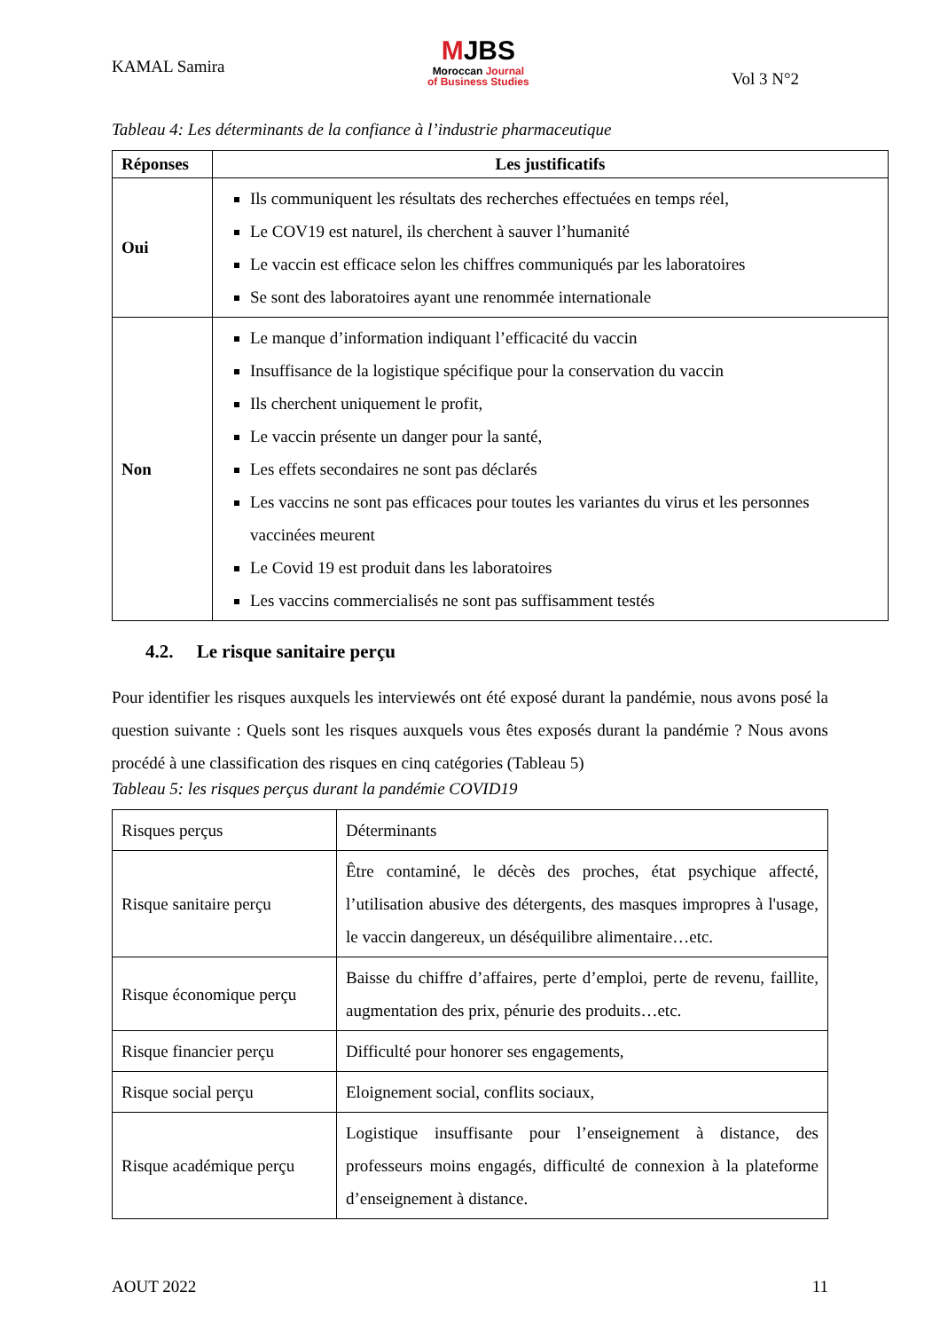KAMAL Samira
MJBS
Moroccan Journal
of Business Studies
Vol 3 N°2
Tableau 4: Les déterminants de la confiance à l’industrie pharmaceutique
| Réponses | Les justificatifs |
| --- | --- |
| Oui | Ils communiquent les résultats des recherches effectuées en temps réel, Le COV19 est naturel, ils cherchent à sauver l’humanité Le vaccin est efficace selon les chiffres communiqués par les laboratoires Se sont des laboratoires ayant une renommée internationale |
| Non | Le manque d’information indiquant l’efficacité du vaccin Insuffisance de la logistique spécifique pour la conservation du vaccin Ils cherchent uniquement le profit, Le vaccin présente un danger pour la santé, Les effets secondaires ne sont pas déclarés Les vaccins ne sont pas efficaces pour toutes les variantes du virus et les personnes vaccinées meurent Le Covid 19 est produit dans les laboratoires Les vaccins commercialisés ne sont pas suffisamment testés |
4.2. Le risque sanitaire perçu
Pour identifier les risques auxquels les interviewés ont été exposé durant la pandémie, nous avons posé la question suivante : Quels sont les risques auxquels vous êtes exposés durant la pandémie ? Nous avons procédé à une classification des risques en cinq catégories (Tableau 5)
Tableau 5: les risques perçus durant la pandémie COVID19
| Risques perçus | Déterminants |
| Risque sanitaire perçu | Être contaminé, le décès des proches, état psychique affecté, l’utilisation abusive des détergents, des masques impropres à l'usage, le vaccin dangereux, un déséquilibre alimentaire…etc. |
| Risque économique perçu | Baisse du chiffre d’affaires, perte d’emploi, perte de revenu, faillite, augmentation des prix, pénurie des produits…etc. |
| Risque financier perçu | Difficulté pour honorer ses engagements, |
| Risque social perçu | Eloignement social, conflits sociaux, |
| Risque académique perçu | Logistique insuffisante pour l’enseignement à distance, des professeurs moins engagés, difficulté de connexion à la plateforme d’enseignement à distance. |
AOUT 2022 11